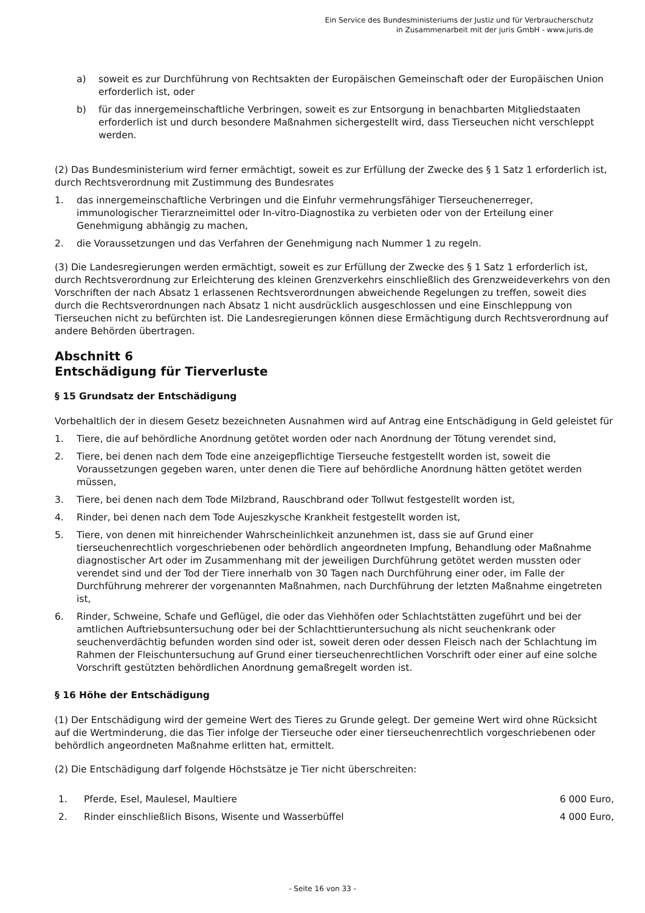Ein Service des Bundesministeriums der Justiz und für Verbraucherschutz
in Zusammenarbeit mit der juris GmbH - www.juris.de
a) soweit es zur Durchführung von Rechtsakten der Europäischen Gemeinschaft oder der Europäischen Union erforderlich ist, oder
b) für das innergemeinschaftliche Verbringen, soweit es zur Entsorgung in benachbarten Mitgliedstaaten erforderlich ist und durch besondere Maßnahmen sichergestellt wird, dass Tierseuchen nicht verschleppt werden.
(2) Das Bundesministerium wird ferner ermächtigt, soweit es zur Erfüllung der Zwecke des § 1 Satz 1 erforderlich ist, durch Rechtsverordnung mit Zustimmung des Bundesrates
1. das innergemeinschaftliche Verbringen und die Einfuhr vermehrungsfähiger Tierseuchenerreger, immunologischer Tierarzneimittel oder In-vitro-Diagnostika zu verbieten oder von der Erteilung einer Genehmigung abhängig zu machen,
2. die Voraussetzungen und das Verfahren der Genehmigung nach Nummer 1 zu regeln.
(3) Die Landesregierungen werden ermächtigt, soweit es zur Erfüllung der Zwecke des § 1 Satz 1 erforderlich ist, durch Rechtsverordnung zur Erleichterung des kleinen Grenzverkehrs einschließlich des Grenzweideverkehrs von den Vorschriften der nach Absatz 1 erlassenen Rechtsverordnungen abweichende Regelungen zu treffen, soweit dies durch die Rechtsverordnungen nach Absatz 1 nicht ausdrücklich ausgeschlossen und eine Einschleppung von Tierseuchen nicht zu befürchten ist. Die Landesregierungen können diese Ermächtigung durch Rechtsverordnung auf andere Behörden übertragen.
Abschnitt 6
Entschädigung für Tierverluste
§ 15 Grundsatz der Entschädigung
Vorbehaltlich der in diesem Gesetz bezeichneten Ausnahmen wird auf Antrag eine Entschädigung in Geld geleistet für
1. Tiere, die auf behördliche Anordnung getötet worden oder nach Anordnung der Tötung verendet sind,
2. Tiere, bei denen nach dem Tode eine anzeigepflichtige Tierseuche festgestellt worden ist, soweit die Voraussetzungen gegeben waren, unter denen die Tiere auf behördliche Anordnung hätten getötet werden müssen,
3. Tiere, bei denen nach dem Tode Milzbrand, Rauschbrand oder Tollwut festgestellt worden ist,
4. Rinder, bei denen nach dem Tode Aujeszkysche Krankheit festgestellt worden ist,
5. Tiere, von denen mit hinreichender Wahrscheinlichkeit anzunehmen ist, dass sie auf Grund einer tierseuchenrechtlich vorgeschriebenen oder behördlich angeordneten Impfung, Behandlung oder Maßnahme diagnostischer Art oder im Zusammenhang mit der jeweiligen Durchführung getötet werden mussten oder verendet sind und der Tod der Tiere innerhalb von 30 Tagen nach Durchführung einer oder, im Falle der Durchführung mehrerer der vorgenannten Maßnahmen, nach Durchführung der letzten Maßnahme eingetreten ist,
6. Rinder, Schweine, Schafe und Geflügel, die oder das Viehhöfen oder Schlachtstätten zugeführt und bei der amtlichen Auftriebsuntersuchung oder bei der Schlachttieruntersuchung als nicht seuchenkrank oder seuchenverdächtig befunden worden sind oder ist, soweit deren oder dessen Fleisch nach der Schlachtung im Rahmen der Fleischuntersuchung auf Grund einer tierseuchenrechtlichen Vorschrift oder einer auf eine solche Vorschrift gestützten behördlichen Anordnung gemaßregelt worden ist.
§ 16 Höhe der Entschädigung
(1) Der Entschädigung wird der gemeine Wert des Tieres zu Grunde gelegt. Der gemeine Wert wird ohne Rücksicht auf die Wertminderung, die das Tier infolge der Tierseuche oder einer tierseuchenrechtlich vorgeschriebenen oder behördlich angeordneten Maßnahme erlitten hat, ermittelt.
(2) Die Entschädigung darf folgende Höchstsätze je Tier nicht überschreiten:
| 1. | Pferde, Esel, Maulesel, Maultiere | 6 000 Euro, |
| 2. | Rinder einschließlich Bisons, Wisente und Wasserbüffel | 4 000 Euro, |
- Seite 16 von 33 -